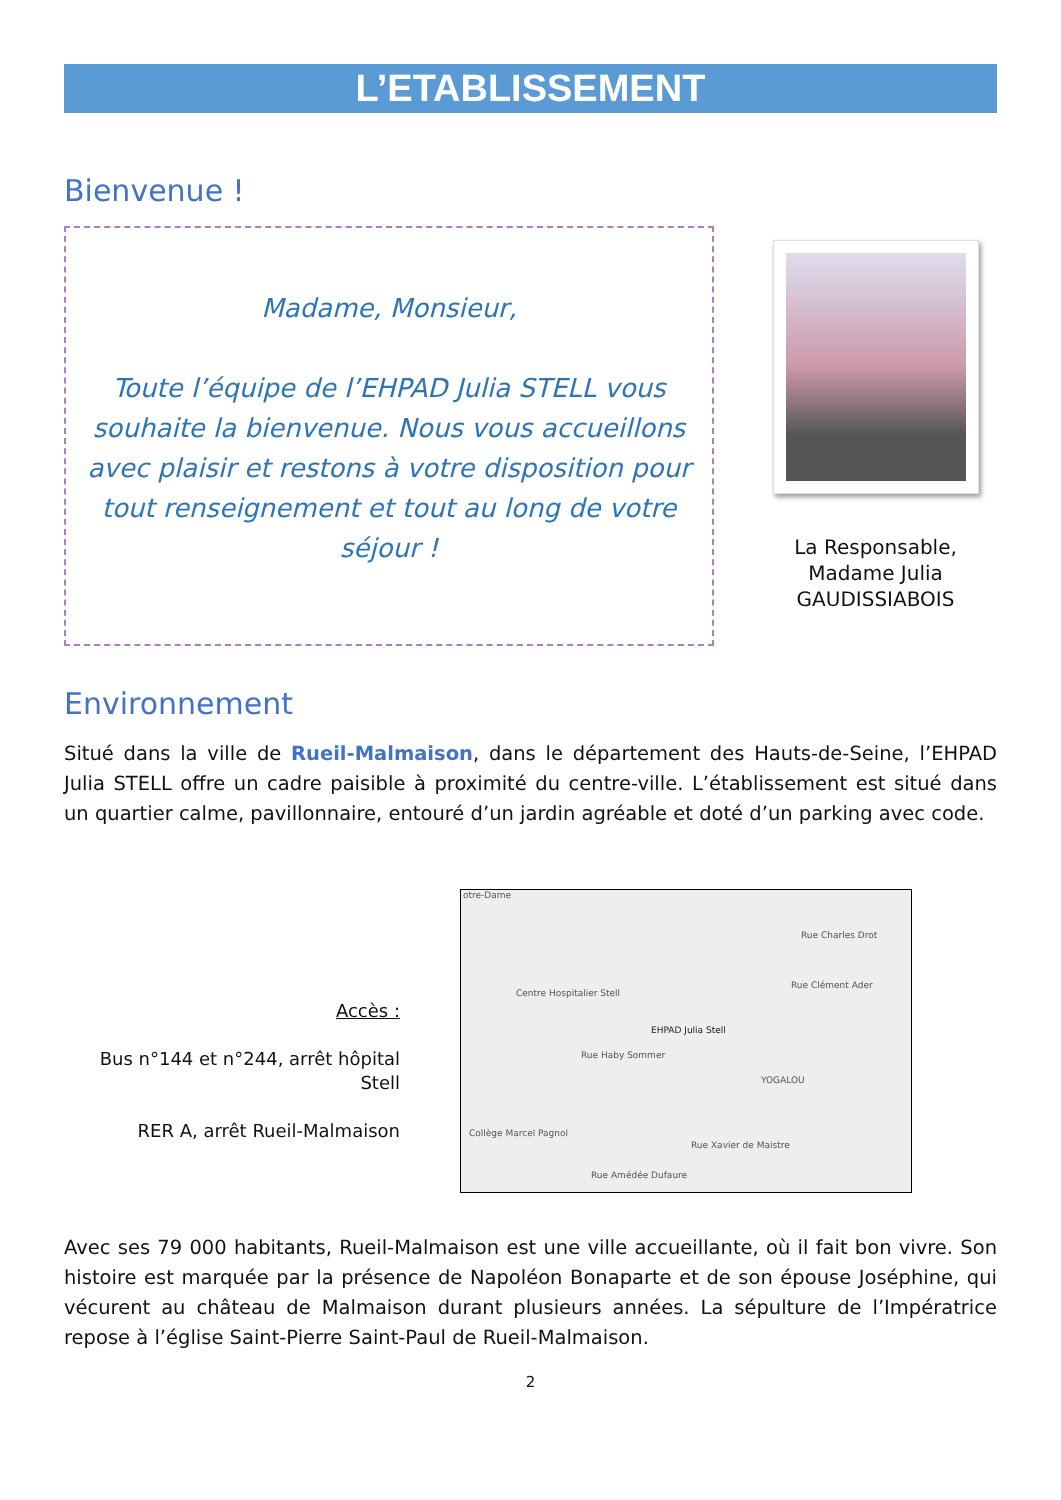L’ETABLISSEMENT
Bienvenue !
Madame, Monsieur,
Toute l’équipe de l’EHPAD Julia STELL vous souhaite la bienvenue. Nous vous accueillons avec plaisir et restons à votre disposition pour tout renseignement et tout au long de votre séjour !
La Responsable,
Madame Julia
GAUDISSIABOIS
Environnement
Situé dans la ville de Rueil-Malmaison, dans le département des Hauts-de-Seine, l’EHPAD Julia STELL offre un cadre paisible à proximité du centre-ville. L’établissement est situé dans un quartier calme, pavillonnaire, entouré d’un jardin agréable et doté d’un parking avec code.
Accès :
Bus n°144 et n°244, arrêt hôpital Stell
RER A, arrêt Rueil-Malmaison
otre-Dame
Centre Hospitalier Stell
EHPAD Julia Stell
YOGALOU
Collège Marcel Pagnol
Rue Haby Sommer
Rue Charles Drot
Rue Clément Ader
Rue Xavier de Maistre
Rue Amédée Dufaure
Avec ses 79 000 habitants, Rueil-Malmaison est une ville accueillante, où il fait bon vivre. Son histoire est marquée par la présence de Napoléon Bonaparte et de son épouse Joséphine, qui vécurent au château de Malmaison durant plusieurs années. La sépulture de l’Impératrice repose à l’église Saint-Pierre Saint-Paul de Rueil-Malmaison.
2